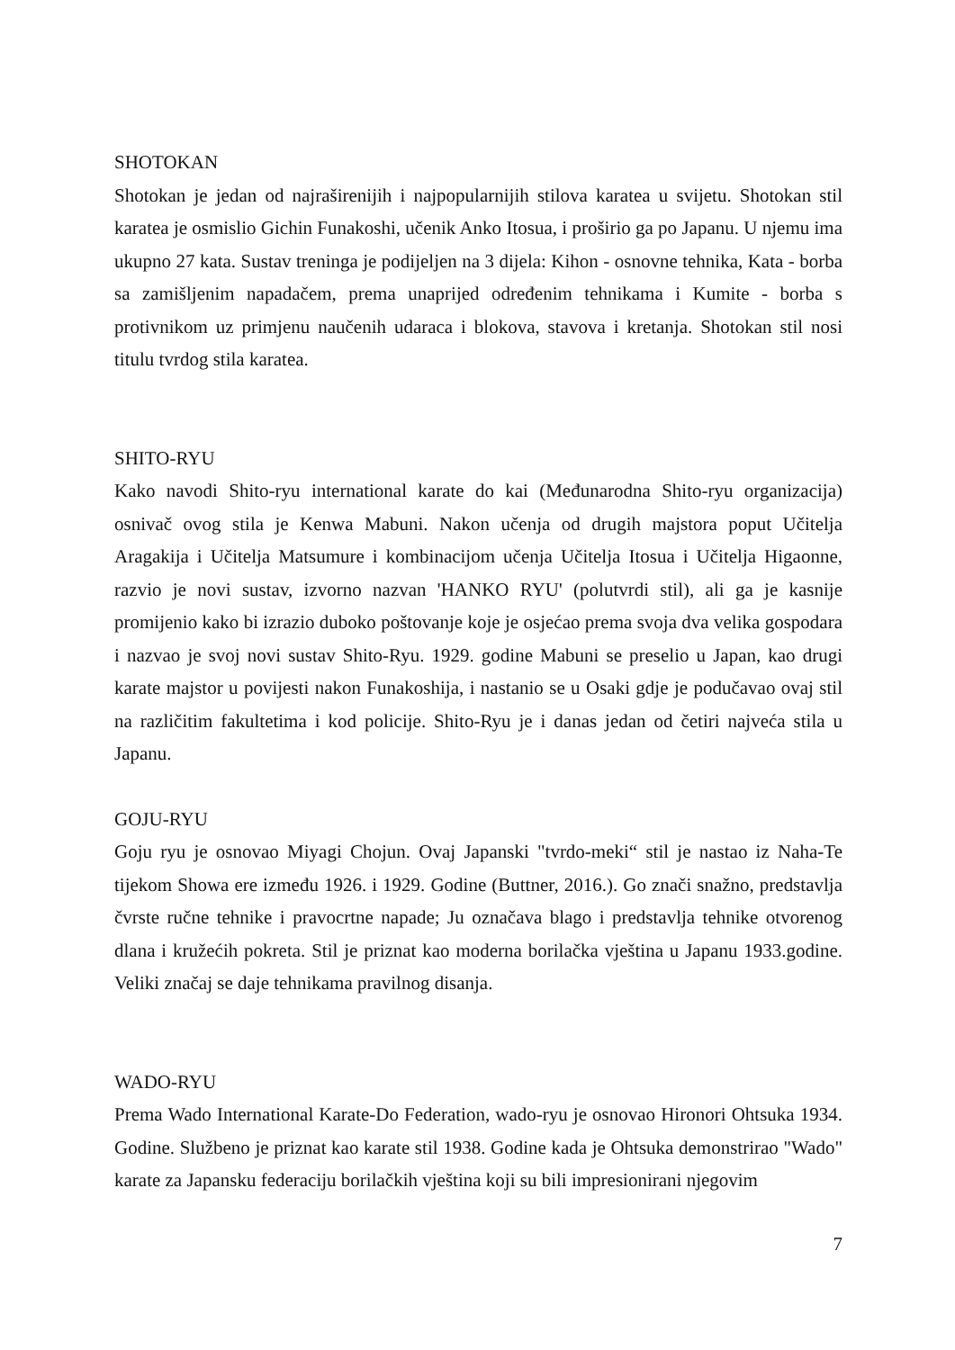SHOTOKAN
Shotokan je jedan od najraširenijih i najpopularnijih stilova karatea u svijetu. Shotokan stil karatea je osmislio Gichin Funakoshi, učenik Anko Itosua, i proširio ga po Japanu. U njemu ima ukupno 27 kata. Sustav treninga je podijeljen na 3 dijela: Kihon - osnovne tehnika, Kata - borba sa zamišljenim napadačem, prema unaprijed određenim tehnikama i Kumite - borba s protivnikom uz primjenu naučenih udaraca i blokova, stavova i kretanja. Shotokan stil nosi titulu tvrdog stila karatea.
SHITO-RYU
Kako navodi Shito-ryu international karate do kai (Međunarodna Shito-ryu organizacija) osnivač ovog stila je Kenwa Mabuni. Nakon učenja od drugih majstora poput Učitelja Aragakija i Učitelja Matsumure i kombinacijom učenja Učitelja Itosua i Učitelja Higaonne, razvio je novi sustav, izvorno nazvan 'HANKO RYU' (polutvrdi stil), ali ga je kasnije promijenio kako bi izrazio duboko poštovanje koje je osjećao prema svoja dva velika gospodara i nazvao je svoj novi sustav Shito-Ryu. 1929. godine Mabuni se preselio u Japan, kao drugi karate majstor u povijesti nakon Funakoshija, i nastanio se u Osaki gdje je podučavao ovaj stil na različitim fakultetima i kod policije. Shito-Ryu je i danas jedan od četiri najveća stila u Japanu.
GOJU-RYU
Goju ryu je osnovao Miyagi Chojun. Ovaj Japanski "tvrdo-meki“ stil je nastao iz Naha-Te tijekom Showa ere između 1926. i 1929. Godine (Buttner, 2016.). Go znači snažno, predstavlja čvrste ručne tehnike i pravocrtne napade; Ju označava blago i predstavlja tehnike otvorenog dlana i kružećih pokreta. Stil je priznat kao moderna borilačka vještina u Japanu 1933.godine. Veliki značaj se daje tehnikama pravilnog disanja.
WADO-RYU
Prema Wado International Karate-Do Federation, wado-ryu je osnovao Hironori Ohtsuka 1934. Godine. Službeno je priznat kao karate stil 1938. Godine kada je Ohtsuka demonstrirao "Wado" karate za Japansku federaciju borilačkih vještina koji su bili impresionirani njegovim
7